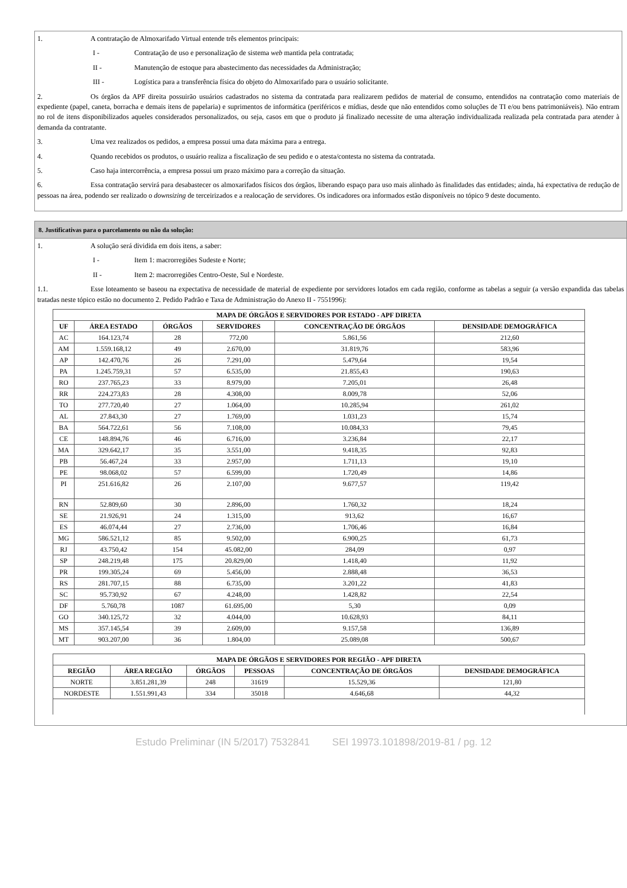1. A contratação de Almoxarifado Virtual entende três elementos principais:
I - Contratação de uso e personalização de sistema web mantida pela contratada;
II - Manutenção de estoque para abastecimento das necessidades da Administração;
III - Logística para a transferência física do objeto do Almoxarifado para o usuário solicitante.
2. Os órgãos da APF direita possuirão usuários cadastrados no sistema da contratada para realizarem pedidos de material de consumo, entendidos na contratação como materiais de expediente (papel, caneta, borracha e demais itens de papelaria) e suprimentos de informática (periféricos e mídias, desde que não entendidos como soluções de TI e/ou bens patrimoniáveis). Não entram no rol de itens disponibilizados aqueles considerados personalizados, ou seja, casos em que o produto já finalizado necessite de uma alteração individualizada realizada pela contratada para atender à demanda da contratante.
3. Uma vez realizados os pedidos, a empresa possui uma data máxima para a entrega.
4. Quando recebidos os produtos, o usuário realiza a fiscalização de seu pedido e o atesta/contesta no sistema da contratada.
5. Caso haja intercorrência, a empresa possui um prazo máximo para a correção da situação.
6. Essa contratação servirá para desabastecer os almoxarifados físicos dos órgãos, liberando espaço para uso mais alinhado às finalidades das entidades; ainda, há expectativa de redução de pessoas na área, podendo ser realizado o downsizing de terceirizados e a realocação de servidores. Os indicadores ora informados estão disponíveis no tópico 9 deste documento.
8. Justificativas para o parcelamento ou não da solução:
1. A solução será dividida em dois itens, a saber:
I - Item 1: macrorregiões Sudeste e Norte;
II - Item 2: macrorregiões Centro-Oeste, Sul e Nordeste.
1.1. Esse loteamento se baseou na expectativa de necessidade de material de expediente por servidores lotados em cada região, conforme as tabelas a seguir (a versão expandida das tabelas tratadas neste tópico estão no documento 2. Pedido Padrão e Taxa de Administração do Anexo II - 7551996):
| MAPA DE ÓRGÃOS E SERVIDORES POR ESTADO - APF DIRETA | | | | | |
| --- | --- | --- | --- | --- | --- |
| UF | ÁREA ESTADO | ÓRGÃOS | SERVIDORES | CONCENTRAÇÃO DE ÓRGÃOS | DENSIDADE DEMOGRÁFICA |
| AC | 164.123,74 | 28 | 772,00 | 5.861,56 | 212,60 |
| AM | 1.559.168,12 | 49 | 2.670,00 | 31.819,76 | 583,96 |
| AP | 142.470,76 | 26 | 7.291,00 | 5.479,64 | 19,54 |
| PA | 1.245.759,31 | 57 | 6.535,00 | 21.855,43 | 190,63 |
| RO | 237.765,23 | 33 | 8.979,00 | 7.205,01 | 26,48 |
| RR | 224.273,83 | 28 | 4.308,00 | 8.009,78 | 52,06 |
| TO | 277.720,40 | 27 | 1.064,00 | 10.285,94 | 261,02 |
| AL | 27.843,30 | 27 | 1.769,00 | 1.031,23 | 15,74 |
| BA | 564.722,61 | 56 | 7.108,00 | 10.084,33 | 79,45 |
| CE | 148.894,76 | 46 | 6.716,00 | 3.236,84 | 22,17 |
| MA | 329.642,17 | 35 | 3.551,00 | 9.418,35 | 92,83 |
| PB | 56.467,24 | 33 | 2.957,00 | 1.711,13 | 19,10 |
| PE | 98.068,02 | 57 | 6.599,00 | 1.720,49 | 14,86 |
| PI | 251.616,82 | 26 | 2.107,00 | 9.677,57 | 119,42 |
| RN | 52.809,60 | 30 | 2.896,00 | 1.760,32 | 18,24 |
| SE | 21.926,91 | 24 | 1.315,00 | 913,62 | 16,67 |
| ES | 46.074,44 | 27 | 2.736,00 | 1.706,46 | 16,84 |
| MG | 586.521,12 | 85 | 9.502,00 | 6.900,25 | 61,73 |
| RJ | 43.750,42 | 154 | 45.082,00 | 284,09 | 0,97 |
| SP | 248.219,48 | 175 | 20.829,00 | 1.418,40 | 11,92 |
| PR | 199.305,24 | 69 | 5.456,00 | 2.888,48 | 36,53 |
| RS | 281.707,15 | 88 | 6.735,00 | 3.201,22 | 41,83 |
| SC | 95.730,92 | 67 | 4.248,00 | 1.428,82 | 22,54 |
| DF | 5.760,78 | 1087 | 61.695,00 | 5,30 | 0,09 |
| GO | 340.125,72 | 32 | 4.044,00 | 10.628,93 | 84,11 |
| MS | 357.145,54 | 39 | 2.609,00 | 9.157,58 | 136,89 |
| MT | 903.207,00 | 36 | 1.804,00 | 25.089,08 | 500,67 |
| MAPA DE ÓRGÃOS E SERVIDORES POR REGIÃO - APF DIRETA | | | | | |
| --- | --- | --- | --- | --- | --- |
| REGIÃO | ÁREA REGIÃO | ÓRGÃOS | PESSOAS | CONCENTRAÇÃO DE ÓRGÃOS | DENSIDADE DEMOGRÁFICA |
| NORTE | 3.851.281,39 | 248 | 31619 | 15.529,36 | 121,80 |
| NORDESTE | 1.551.991,43 | 334 | 35018 | 4.646,68 | 44,32 |
Estudo Preliminar (IN 5/2017) 7532841 SEI 19973.101898/2019-81 / pg. 12